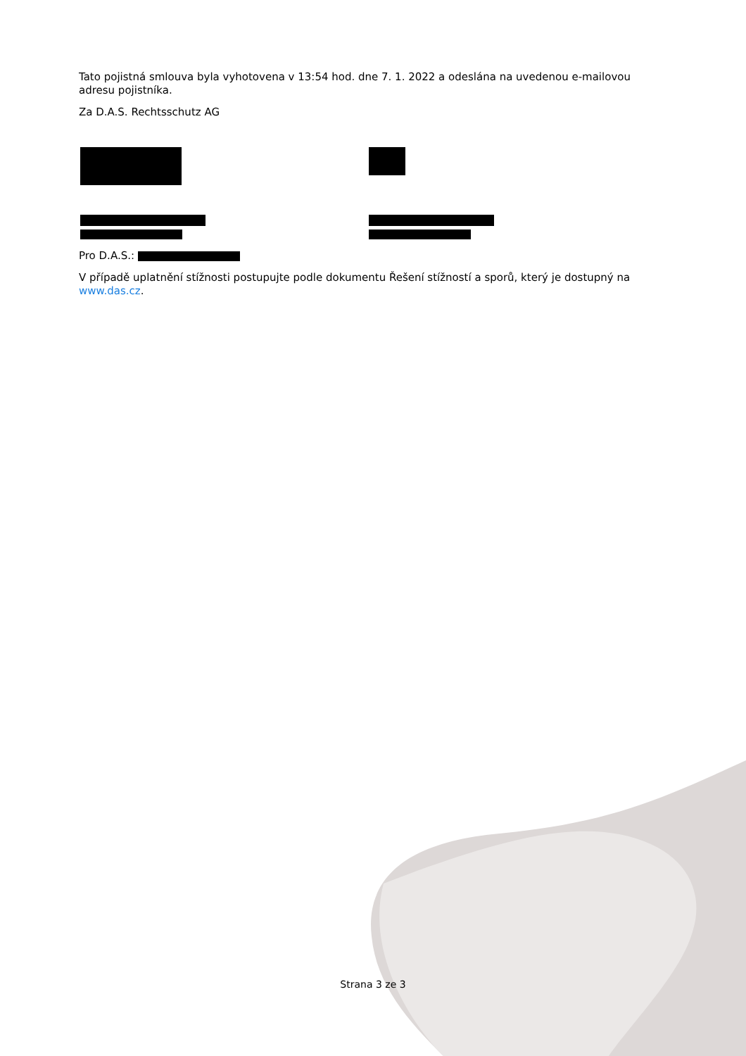Tato pojistná smlouva byla vyhotovena v 13:54 hod. dne 7. 1. 2022 a odeslána na uvedenou e-mailovou adresu pojistníka.
Za D.A.S. Rechtsschutz AG
Pro D.A.S.:
V případě uplatnění stížnosti postupujte podle dokumentu Řešení stížností a sporů, který je dostupný na www.das.cz.
Strana 3 ze 3